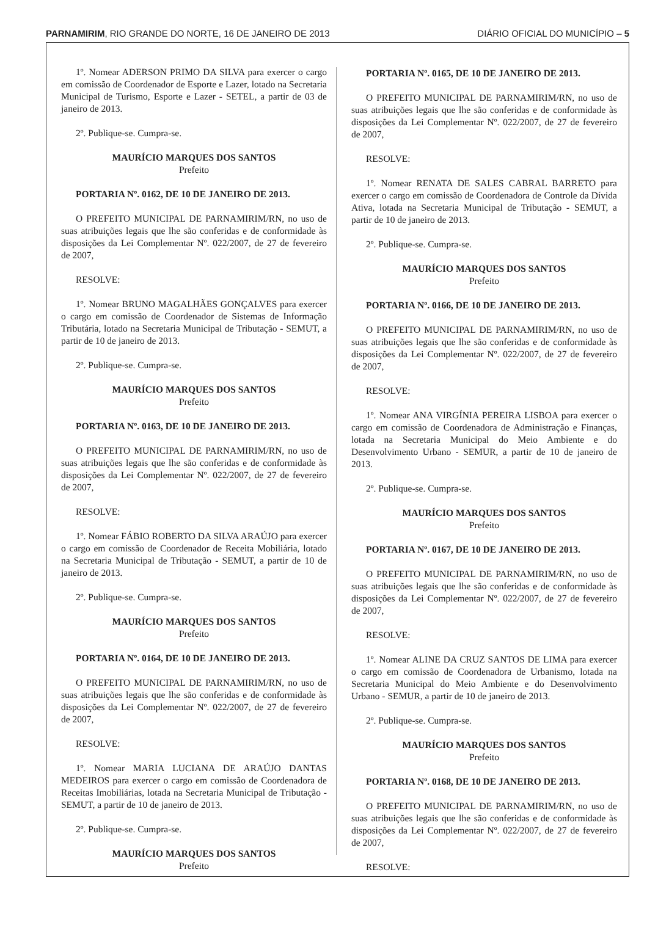PARNAMIRIM, RIO GRANDE DO NORTE, 16 DE JANEIRO DE 2013 DIÁRIO OFICIAL DO MUNICÍPIO – 5
1º. Nomear ADERSON PRIMO DA SILVA para exercer o cargo em comissão de Coordenador de Esporte e Lazer, lotado na Secretaria Municipal de Turismo, Esporte e Lazer - SETEL, a partir de 03 de janeiro de 2013.
2º. Publique-se. Cumpra-se.
MAURÍCIO MARQUES DOS SANTOS
Prefeito
PORTARIA Nº. 0162, DE 10 DE JANEIRO DE 2013.
O PREFEITO MUNICIPAL DE PARNAMIRIM/RN, no uso de suas atribuições legais que lhe são conferidas e de conformidade às disposições da Lei Complementar Nº. 022/2007, de 27 de fevereiro de 2007,
RESOLVE:
1º. Nomear BRUNO MAGALHÃES GONÇALVES para exercer o cargo em comissão de Coordenador de Sistemas de Informação Tributária, lotado na Secretaria Municipal de Tributação - SEMUT, a partir de 10 de janeiro de 2013.
2º. Publique-se. Cumpra-se.
MAURÍCIO MARQUES DOS SANTOS
Prefeito
PORTARIA Nº. 0163, DE 10 DE JANEIRO DE 2013.
O PREFEITO MUNICIPAL DE PARNAMIRIM/RN, no uso de suas atribuições legais que lhe são conferidas e de conformidade às disposições da Lei Complementar Nº. 022/2007, de 27 de fevereiro de 2007,
RESOLVE:
1º. Nomear FÁBIO ROBERTO DA SILVA ARAÚJO para exercer o cargo em comissão de Coordenador de Receita Mobiliária, lotado na Secretaria Municipal de Tributação - SEMUT, a partir de 10 de janeiro de 2013.
2º. Publique-se. Cumpra-se.
MAURÍCIO MARQUES DOS SANTOS
Prefeito
PORTARIA Nº. 0164, DE 10 DE JANEIRO DE 2013.
O PREFEITO MUNICIPAL DE PARNAMIRIM/RN, no uso de suas atribuições legais que lhe são conferidas e de conformidade às disposições da Lei Complementar Nº. 022/2007, de 27 de fevereiro de 2007,
RESOLVE:
1º. Nomear MARIA LUCIANA DE ARAÚJO DANTAS MEDEIROS para exercer o cargo em comissão de Coordenadora de Receitas Imobiliárias, lotada na Secretaria Municipal de Tributação - SEMUT, a partir de 10 de janeiro de 2013.
2º. Publique-se. Cumpra-se.
MAURÍCIO MARQUES DOS SANTOS
Prefeito
PORTARIA Nº. 0165, DE 10 DE JANEIRO DE 2013.
O PREFEITO MUNICIPAL DE PARNAMIRIM/RN, no uso de suas atribuições legais que lhe são conferidas e de conformidade às disposições da Lei Complementar Nº. 022/2007, de 27 de fevereiro de 2007,
RESOLVE:
1º. Nomear RENATA DE SALES CABRAL BARRETO para exercer o cargo em comissão de Coordenadora de Controle da Dívida Ativa, lotada na Secretaria Municipal de Tributação - SEMUT, a partir de 10 de janeiro de 2013.
2º. Publique-se. Cumpra-se.
MAURÍCIO MARQUES DOS SANTOS
Prefeito
PORTARIA Nº. 0166, DE 10 DE JANEIRO DE 2013.
O PREFEITO MUNICIPAL DE PARNAMIRIM/RN, no uso de suas atribuições legais que lhe são conferidas e de conformidade às disposições da Lei Complementar Nº. 022/2007, de 27 de fevereiro de 2007,
RESOLVE:
1º. Nomear ANA VIRGÍNIA PEREIRA LISBOA para exercer o cargo em comissão de Coordenadora de Administração e Finanças, lotada na Secretaria Municipal do Meio Ambiente e do Desenvolvimento Urbano - SEMUR, a partir de 10 de janeiro de 2013.
2º. Publique-se. Cumpra-se.
MAURÍCIO MARQUES DOS SANTOS
Prefeito
PORTARIA Nº. 0167, DE 10 DE JANEIRO DE 2013.
O PREFEITO MUNICIPAL DE PARNAMIRIM/RN, no uso de suas atribuições legais que lhe são conferidas e de conformidade às disposições da Lei Complementar Nº. 022/2007, de 27 de fevereiro de 2007,
RESOLVE:
1º. Nomear ALINE DA CRUZ SANTOS DE LIMA para exercer o cargo em comissão de Coordenadora de Urbanismo, lotada na Secretaria Municipal do Meio Ambiente e do Desenvolvimento Urbano - SEMUR, a partir de 10 de janeiro de 2013.
2º. Publique-se. Cumpra-se.
MAURÍCIO MARQUES DOS SANTOS
Prefeito
PORTARIA Nº. 0168, DE 10 DE JANEIRO DE 2013.
O PREFEITO MUNICIPAL DE PARNAMIRIM/RN, no uso de suas atribuições legais que lhe são conferidas e de conformidade às disposições da Lei Complementar Nº. 022/2007, de 27 de fevereiro de 2007,
RESOLVE: